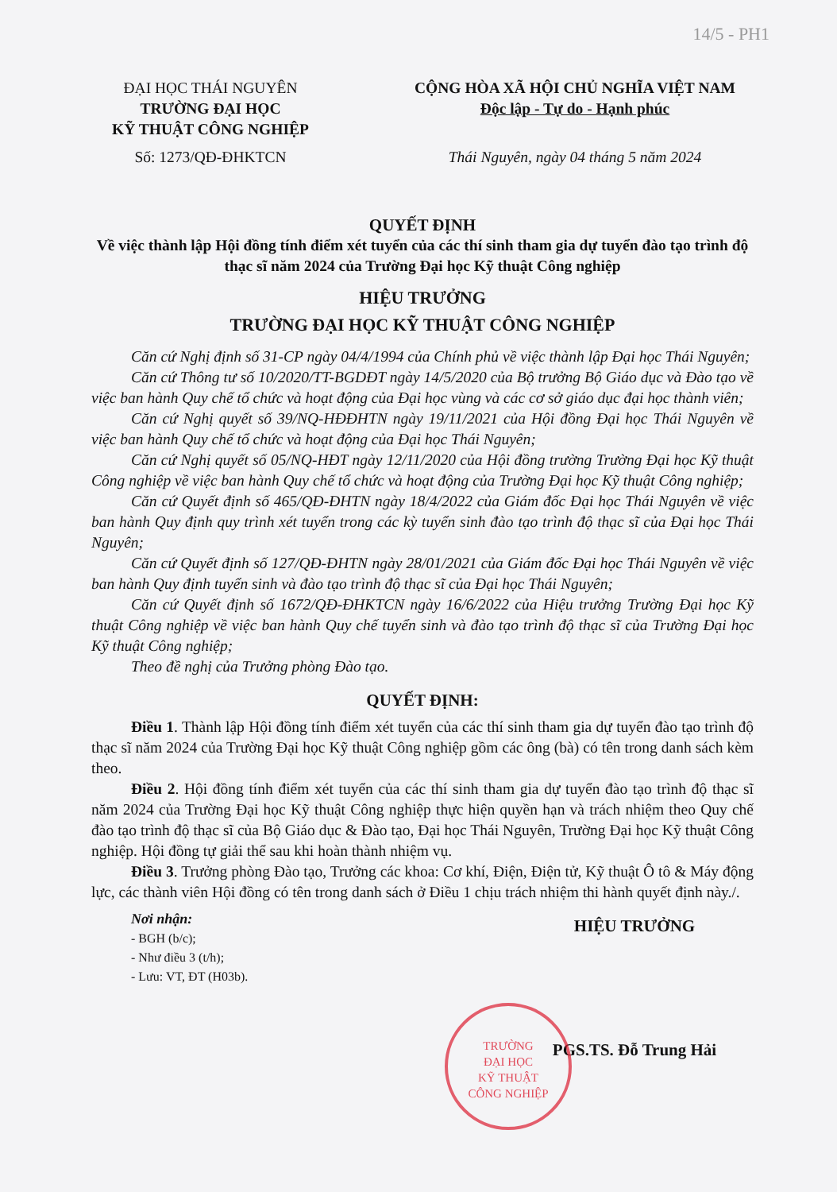14/5 - PH1
ĐẠI HỌC THÁI NGUYÊN
TRƯỜNG ĐẠI HỌC
KỸ THUẬT CÔNG NGHIỆP
Số: 1273/QĐ-ĐHKTCN
CỘNG HÒA XÃ HỘI CHỦ NGHĨA VIỆT NAM
Độc lập - Tự do - Hạnh phúc
Thái Nguyên, ngày 04 tháng 5 năm 2024
QUYẾT ĐỊNH
Về việc thành lập Hội đồng tính điểm xét tuyển của các thí sinh tham gia dự tuyển đào tạo trình độ thạc sĩ năm 2024 của Trường Đại học Kỹ thuật Công nghiệp
HIỆU TRƯỞNG
TRƯỜNG ĐẠI HỌC KỸ THUẬT CÔNG NGHIỆP
Căn cứ Nghị định số 31-CP ngày 04/4/1994 của Chính phủ về việc thành lập Đại học Thái Nguyên;
Căn cứ Thông tư số 10/2020/TT-BGDĐT ngày 14/5/2020 của Bộ trưởng Bộ Giáo dục và Đào tạo về việc ban hành Quy chế tổ chức và hoạt động của Đại học vùng và các cơ sở giáo dục đại học thành viên;
Căn cứ Nghị quyết số 39/NQ-HĐĐHTN ngày 19/11/2021 của Hội đồng Đại học Thái Nguyên về việc ban hành Quy chế tổ chức và hoạt động của Đại học Thái Nguyên;
Căn cứ Nghị quyết số 05/NQ-HĐT ngày 12/11/2020 của Hội đồng trường Trường Đại học Kỹ thuật Công nghiệp về việc ban hành Quy chế tổ chức và hoạt động của Trường Đại học Kỹ thuật Công nghiệp;
Căn cứ Quyết định số 465/QĐ-ĐHTN ngày 18/4/2022 của Giám đốc Đại học Thái Nguyên về việc ban hành Quy định quy trình xét tuyển trong các kỳ tuyển sinh đào tạo trình độ thạc sĩ của Đại học Thái Nguyên;
Căn cứ Quyết định số 127/QĐ-ĐHTN ngày 28/01/2021 của Giám đốc Đại học Thái Nguyên về việc ban hành Quy định tuyển sinh và đào tạo trình độ thạc sĩ của Đại học Thái Nguyên;
Căn cứ Quyết định số 1672/QĐ-ĐHKTCN ngày 16/6/2022 của Hiệu trưởng Trường Đại học Kỹ thuật Công nghiệp về việc ban hành Quy chế tuyển sinh và đào tạo trình độ thạc sĩ của Trường Đại học Kỹ thuật Công nghiệp;
Theo đề nghị của Trưởng phòng Đào tạo.
QUYẾT ĐỊNH:
Điều 1. Thành lập Hội đồng tính điểm xét tuyển của các thí sinh tham gia dự tuyển đào tạo trình độ thạc sĩ năm 2024 của Trường Đại học Kỹ thuật Công nghiệp gồm các ông (bà) có tên trong danh sách kèm theo.
Điều 2. Hội đồng tính điểm xét tuyển của các thí sinh tham gia dự tuyển đào tạo trình độ thạc sĩ năm 2024 của Trường Đại học Kỹ thuật Công nghiệp thực hiện quyền hạn và trách nhiệm theo Quy chế đào tạo trình độ thạc sĩ của Bộ Giáo dục & Đào tạo, Đại học Thái Nguyên, Trường Đại học Kỹ thuật Công nghiệp. Hội đồng tự giải thể sau khi hoàn thành nhiệm vụ.
Điều 3. Trưởng phòng Đào tạo, Trưởng các khoa: Cơ khí, Điện, Điện tử, Kỹ thuật Ô tô & Máy động lực, các thành viên Hội đồng có tên trong danh sách ở Điều 1 chịu trách nhiệm thi hành quyết định này./.
Nơi nhận:
- BGH (b/c);
- Như điều 3 (t/h);
- Lưu: VT, ĐT (H03b).
HIỆU TRƯỞNG
PGS.TS. Đỗ Trung Hải
TRƯỜNG
ĐẠI HỌC
KỸ THUẬT
CÔNG NGHIỆP